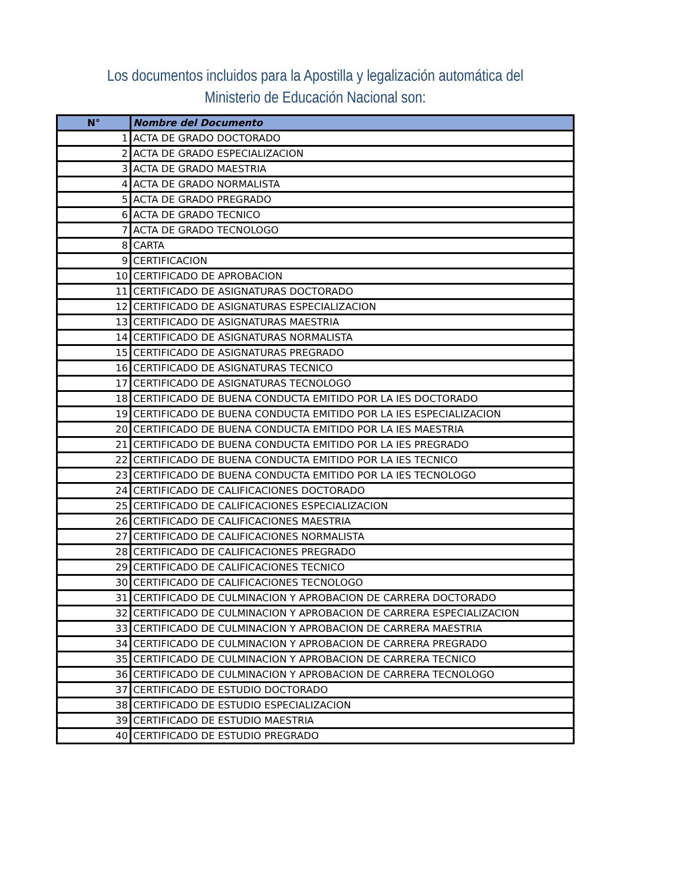Los documentos incluidos para la Apostilla y legalización automática del
Ministerio de Educación Nacional son:
| N° | Nombre del Documento |
| --- | --- |
| 1 | ACTA DE GRADO DOCTORADO |
| 2 | ACTA DE GRADO ESPECIALIZACION |
| 3 | ACTA DE GRADO MAESTRIA |
| 4 | ACTA DE GRADO NORMALISTA |
| 5 | ACTA DE GRADO PREGRADO |
| 6 | ACTA DE GRADO TECNICO |
| 7 | ACTA DE GRADO TECNOLOGO |
| 8 | CARTA |
| 9 | CERTIFICACION |
| 10 | CERTIFICADO DE APROBACION |
| 11 | CERTIFICADO DE ASIGNATURAS DOCTORADO |
| 12 | CERTIFICADO DE ASIGNATURAS ESPECIALIZACION |
| 13 | CERTIFICADO DE ASIGNATURAS MAESTRIA |
| 14 | CERTIFICADO DE ASIGNATURAS NORMALISTA |
| 15 | CERTIFICADO DE ASIGNATURAS PREGRADO |
| 16 | CERTIFICADO DE ASIGNATURAS TECNICO |
| 17 | CERTIFICADO DE ASIGNATURAS TECNOLOGO |
| 18 | CERTIFICADO DE BUENA CONDUCTA EMITIDO POR LA IES DOCTORADO |
| 19 | CERTIFICADO DE BUENA CONDUCTA EMITIDO POR LA IES ESPECIALIZACION |
| 20 | CERTIFICADO DE BUENA CONDUCTA EMITIDO POR LA IES MAESTRIA |
| 21 | CERTIFICADO DE BUENA CONDUCTA EMITIDO POR LA IES PREGRADO |
| 22 | CERTIFICADO DE BUENA CONDUCTA EMITIDO POR LA IES TECNICO |
| 23 | CERTIFICADO DE BUENA CONDUCTA EMITIDO POR LA IES TECNOLOGO |
| 24 | CERTIFICADO DE CALIFICACIONES DOCTORADO |
| 25 | CERTIFICADO DE CALIFICACIONES ESPECIALIZACION |
| 26 | CERTIFICADO DE CALIFICACIONES MAESTRIA |
| 27 | CERTIFICADO DE CALIFICACIONES NORMALISTA |
| 28 | CERTIFICADO DE CALIFICACIONES PREGRADO |
| 29 | CERTIFICADO DE CALIFICACIONES TECNICO |
| 30 | CERTIFICADO DE CALIFICACIONES TECNOLOGO |
| 31 | CERTIFICADO DE CULMINACION Y APROBACION DE CARRERA DOCTORADO |
| 32 | CERTIFICADO DE CULMINACION Y APROBACION DE CARRERA ESPECIALIZACION |
| 33 | CERTIFICADO DE CULMINACION Y APROBACION DE CARRERA MAESTRIA |
| 34 | CERTIFICADO DE CULMINACION Y APROBACION DE CARRERA PREGRADO |
| 35 | CERTIFICADO DE CULMINACION Y APROBACION DE CARRERA TECNICO |
| 36 | CERTIFICADO DE CULMINACION Y APROBACION DE CARRERA TECNOLOGO |
| 37 | CERTIFICADO DE ESTUDIO DOCTORADO |
| 38 | CERTIFICADO DE ESTUDIO ESPECIALIZACION |
| 39 | CERTIFICADO DE ESTUDIO MAESTRIA |
| 40 | CERTIFICADO DE ESTUDIO PREGRADO |